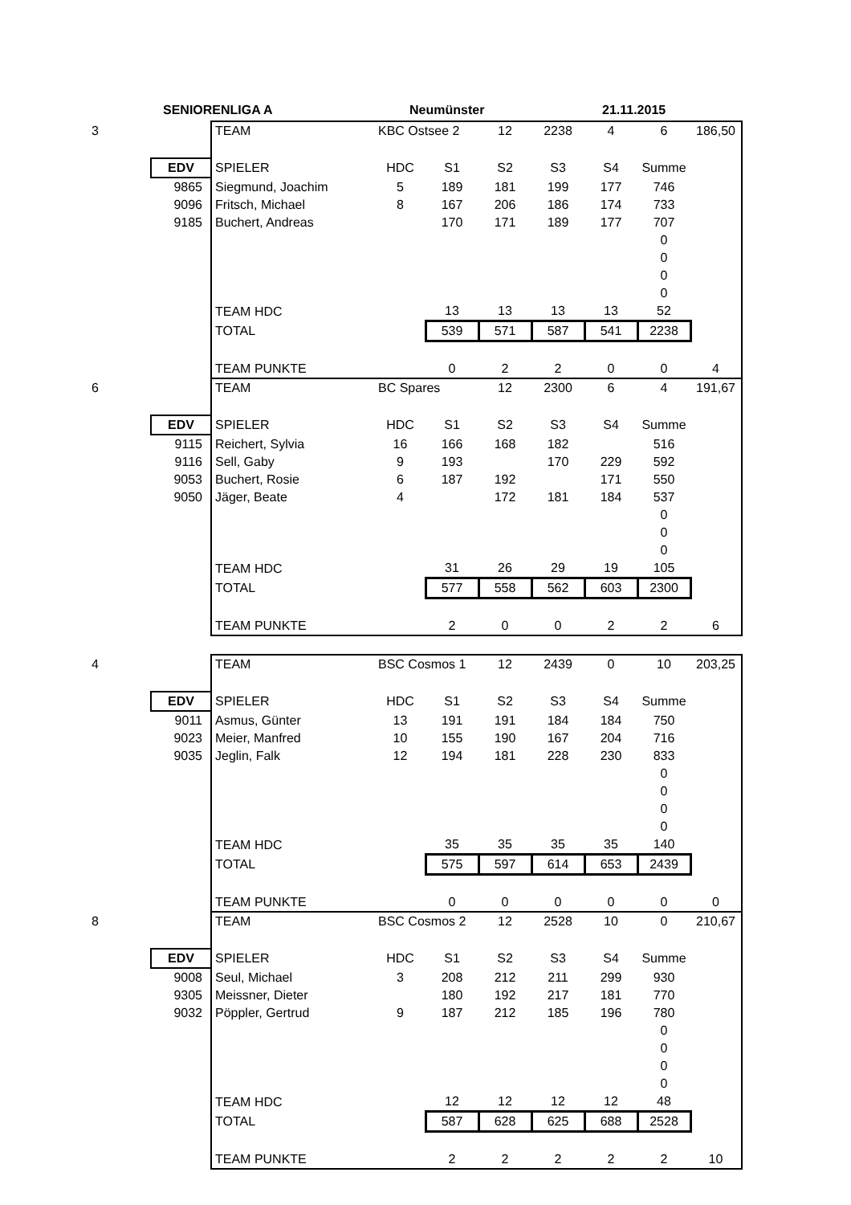SENIORENLIGA A Neumünster 21.11.2015
| 3 | | TEAM | KBC Ostsee 2 | | 12 | 2238 | 4 | 6 | 186,50 |
| | EDV | SPIELER | HDC | S1 | S2 | S3 | S4 | Summe | |
| | 9865 | Siegmund, Joachim | 5 | 189 | 181 | 199 | 177 | 746 | |
| | 9096 | Fritsch, Michael | 8 | 167 | 206 | 186 | 174 | 733 | |
| | 9185 | Buchert, Andreas | | 170 | 171 | 189 | 177 | 707 | |
| | | | | | | | | 0 | |
| | | | | | | | | 0 | |
| | | | | | | | | 0 | |
| | | | | | | | | 0 | |
| | | TEAM HDC | | 13 | 13 | 13 | 13 | 52 | |
| | | TOTAL | | 539 | 571 | 587 | 541 | 2238 | |
| | | TEAM PUNKTE | | 0 | 2 | 2 | 0 | 0 | 4 |
| 6 | | TEAM | BC Spares | | 12 | 2300 | 6 | 4 | 191,67 |
| | EDV | SPIELER | HDC | S1 | S2 | S3 | S4 | Summe | |
| | 9115 | Reichert, Sylvia | 16 | 166 | 168 | 182 | | 516 | |
| | 9116 | Sell, Gaby | 9 | 193 | | 170 | 229 | 592 | |
| | 9053 | Buchert, Rosie | 6 | 187 | 192 | | 171 | 550 | |
| | 9050 | Jäger, Beate | 4 | | 172 | 181 | 184 | 537 | |
| | | | | | | | | 0 | |
| | | | | | | | | 0 | |
| | | | | | | | | 0 | |
| | | TEAM HDC | | 31 | 26 | 29 | 19 | 105 | |
| | | TOTAL | | 577 | 558 | 562 | 603 | 2300 | |
| | | TEAM PUNKTE | | 2 | 0 | 0 | 2 | 2 | 6 |
| 4 | | TEAM | BSC Cosmos 1 | | 12 | 2439 | 0 | 10 | 203,25 |
| | EDV | SPIELER | HDC | S1 | S2 | S3 | S4 | Summe | |
| | 9011 | Asmus, Günter | 13 | 191 | 191 | 184 | 184 | 750 | |
| | 9023 | Meier, Manfred | 10 | 155 | 190 | 167 | 204 | 716 | |
| | 9035 | Jeglin, Falk | 12 | 194 | 181 | 228 | 230 | 833 | |
| | | | | | | | | 0 | |
| | | | | | | | | 0 | |
| | | | | | | | | 0 | |
| | | | | | | | | 0 | |
| | | TEAM HDC | | 35 | 35 | 35 | 35 | 140 | |
| | | TOTAL | | 575 | 597 | 614 | 653 | 2439 | |
| | | TEAM PUNKTE | | 0 | 0 | 0 | 0 | 0 | 0 |
| 8 | | TEAM | BSC Cosmos 2 | | 12 | 2528 | 10 | 0 | 210,67 |
| | EDV | SPIELER | HDC | S1 | S2 | S3 | S4 | Summe | |
| | 9008 | Seul, Michael | 3 | 208 | 212 | 211 | 299 | 930 | |
| | 9305 | Meissner, Dieter | | 180 | 192 | 217 | 181 | 770 | |
| | 9032 | Pöppler, Gertrud | 9 | 187 | 212 | 185 | 196 | 780 | |
| | | | | | | | | 0 | |
| | | | | | | | | 0 | |
| | | | | | | | | 0 | |
| | | | | | | | | 0 | |
| | | TEAM HDC | | 12 | 12 | 12 | 12 | 48 | |
| | | TOTAL | | 587 | 628 | 625 | 688 | 2528 | |
| | | TEAM PUNKTE | | 2 | 2 | 2 | 2 | 2 | 10 |